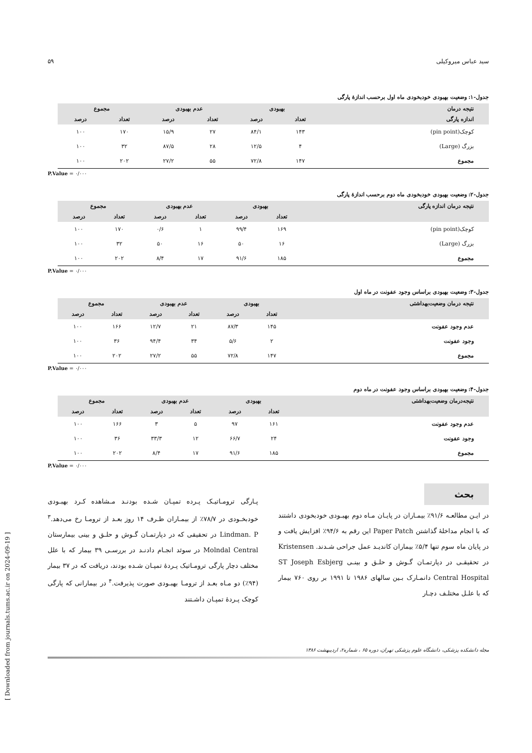[ Downloaded from journals.tums.ac.ir on 2024-09-19 ]
سید عباس میروکیلی ۵۹
جدول-۱: وضعیت بهبودی خودبخودی ماه اول برحسب اندازهٔ پارگی
| نتیجه درمان | بهبودی | | عدم بهبودی | | مجموع | |
| --- | --- | --- | --- | --- | --- | --- |
| اندازه پارگی | تعداد | درصد | تعداد | درصد | تعداد | درصد |
| کوچک(pin point) | ۱۴۳ | ۸۴/۱ | ۲۷ | ۱۵/۹ | ۱۷۰ | ۱۰۰ |
| بزرگ (Large) | ۴ | ۱۲/۵ | ۲۸ | ۸۷/۵ | ۳۲ | ۱۰۰ |
| مجموع | ۱۴۷ | ۷۲/۸ | ۵۵ | ۲۷/۲ | ۲۰۲ | ۱۰۰ |
P.Value = ۰/۰۰۰
جدول-۲: وضعیت بهبودی خودبخودی ماه دوم برحسب اندازهٔ پارگی
| نتیجه درمان اندازه پارگی | بهبودی | | عدم بهبودی | | مجموع | |
| --- | --- | --- | --- | --- | --- | --- |
| | تعداد | درصد | تعداد | درصد | تعداد | درصد |
| کوچک(pin point) | ۱۶۹ | ۹۹/۴ | ۱ | ۰/۶ | ۱۷۰ | ۱۰۰ |
| بزرگ (Large) | ۱۶ | ۵۰ | ۱۶ | ۵۰ | ۳۲ | ۱۰۰ |
| مجموع | ۱۸۵ | ۹۱/۶ | ۱۷ | ۸/۴ | ۲۰۲ | ۱۰۰ |
P.Value = ۰/۰۰۰
جدول-۳: وضعیت بهبودی براساس وجود عفونت در ماه اول
| نتیجه درمان وضعیت‌بهداشتی | بهبودی | | عدم بهبودی | | مجموع | |
| --- | --- | --- | --- | --- | --- | --- |
| | تعداد | درصد | تعداد | درصد | تعداد | درصد |
| عدم وجود عفونت | ۱۴۵ | ۸۷/۳ | ۲۱ | ۱۲/۷ | ۱۶۶ | ۱۰۰ |
| وجود عفونت | ۲ | ۵/۶ | ۳۴ | ۹۴/۴ | ۳۶ | ۱۰۰ |
| مجموع | ۱۴۷ | ۷۲/۸ | ۵۵ | ۲۷/۲ | ۲۰۲ | ۱۰۰ |
P.Value = ۰/۰۰۰
جدول-۴: وضعیت بهبودی براساس وجود عفونت در ماه دوم
| نتیجه‌درمان وضعیت‌بهداشتی | بهبودی | | عدم بهبودی | | مجموع | |
| --- | --- | --- | --- | --- | --- | --- |
| | تعداد | درصد | تعداد | درصد | تعداد | درصد |
| عدم وجود عفونت | ۱۶۱ | ۹۷ | ۵ | ۳ | ۱۶۶ | ۱۰۰ |
| وجود عفونت | ۲۴ | ۶۶/۷ | ۱۲ | ۳۳/۳ | ۳۶ | ۱۰۰ |
| مجموع | ۱۸۵ | ۹۱/۶ | ۱۷ | ۸/۴ | ۲۰۲ | ۱۰۰ |
P.Value = ۰/۰۰۰
بحث
در ایـن مطالعـه ۹۱/۶٪ بیمـاران در پایـان مـاه دوم بهبـودی خودبخودی داشتند که با انجام مداخلهٔ گذاشتن Paper Patch این رقم به ۹۴/۶٪ افزایش یافت و در پایان ماه سوم تنها ۵/۴٪ بیماران کاندیـد عمل جراحی شـدند. Kristensen در تحقیقـی در دپارتمـان گـوش و حلـق و بینـی ST Joseph Esbjerg Central Hospital دانمـارک بـین سالهای ۱۹۸۶ تا ۱۹۹۱ بر روی ۷۶۰ بیمار که با علـل مختلـف دچـار
پـارگی ترومـاتیـک پـرده تمپـان شـده بودنـد مـشاهده کـرد بهبـودی خودبخـودی در ۷۸/۷٪ از بیمـاران ظـرف ۱۴ روز بعـد از ترومـا رخ می‌دهد.<sup>۳</sup> Lindman. P در تحقیقی که در دپارتمـان گـوش و حلـق و بینی بیمارستان Molndal Central در سوئد انجـام دادنـد در بررسـی ۳۹ بیمار که با علل مختلف دچار پارگی ترومـاتیک پـردهٔ تمپـان شـده بودند، دریافت که در ۳۷ بیمار (۹۴٪) دو مـاه بعـد از ترومـا بهبـودی صورت پذیرفت.<sup>۴</sup> در بیمارانی که پارگی کوچک پـردهٔ تمپـان داشـتند
مجله دانشکده پزشکی، دانشگاه علوم پزشکی تهران، دوره ۶۵ ، شماره۲، اردیبهشت ۱۳۸۶